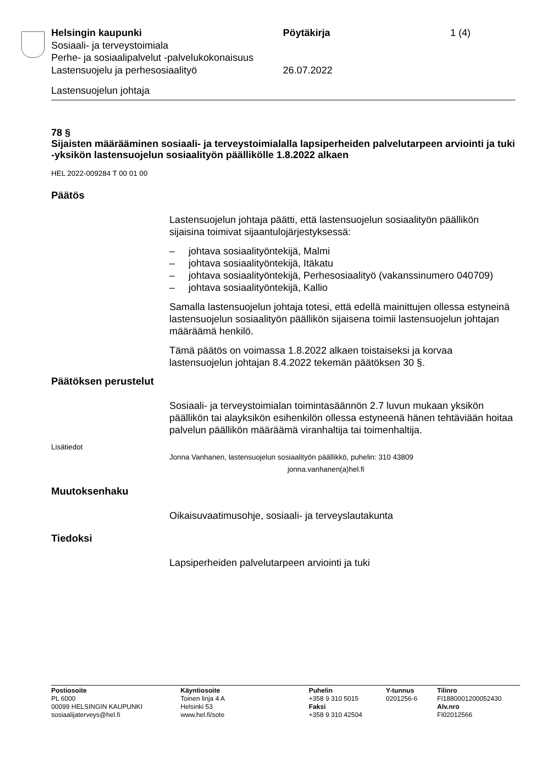Helsingin kaupunki Pöytäkirja 1 (4)
Sosiaali- ja terveystoimiala
Perhe- ja sosiaalipalvelut -palvelukokonaisuus
Lastensuojelu ja perhesosiaalityö 26.07.2022
Lastensuojelun johtaja
78 §
Sijaisten määrääminen sosiaali- ja terveystoimialalla lapsiperheiden palvelutarpeen arviointi ja tuki -yksikön lastensuojelun sosiaalityön päällikölle 1.8.2022 alkaen
HEL 2022-009284 T 00 01 00
Päätös
Lastensuojelun johtaja päätti, että lastensuojelun sosiaalityön päällikön sijaisina toimivat sijaantulojärjestyksessä:
– johtava sosiaalityöntekijä, Malmi
– johtava sosiaalityöntekijä, Itäkatu
– johtava sosiaalityöntekijä, Perhesosiaalityö (vakanssinumero 040709)
– johtava sosiaalityöntekijä, Kallio
Samalla lastensuojelun johtaja totesi, että edellä mainittujen ollessa estyneinä lastensuojelun sosiaalityön päällikön sijaisena toimii lastensuojelun johtajan määräämä henkilö.
Tämä päätös on voimassa 1.8.2022 alkaen toistaiseksi ja korvaa lastensuojelun johtajan 8.4.2022 tekemän päätöksen 30 §.
Päätöksen perustelut
Sosiaali- ja terveystoimialan toimintasäännön 2.7 luvun mukaan yksikön päällikön tai alayksikön esihenkilön ollessa estyneenä hänen tehtäviään hoitaa palvelun päällikön määräämä viranhaltija tai toimenhaltija.
Lisätiedot
Jonna Vanhanen, lastensuojelun sosiaalityön päällikkö, puhelin: 310 43809
jonna.vanhanen(a)hel.fi
Muutoksenhaku
Oikaisuvaatimusohje, sosiaali- ja terveyslautakunta
Tiedoksi
Lapsiperheiden palvelutarpeen arviointi ja tuki
Postiosoite
PL 6000
00099 HELSINGIN KAUPUNKI
sosiaalijaterveys@hel.fi
Käyntiosoite
Toinen linja 4 A
Helsinki 53
www.hel.fi/sote
Puhelin
+358 9 310 5015
Faksi
+358 9 310 42504
Y-tunnus
0201256-6
Tilinro
FI1880001200052430
Alv.nro
FI02012566